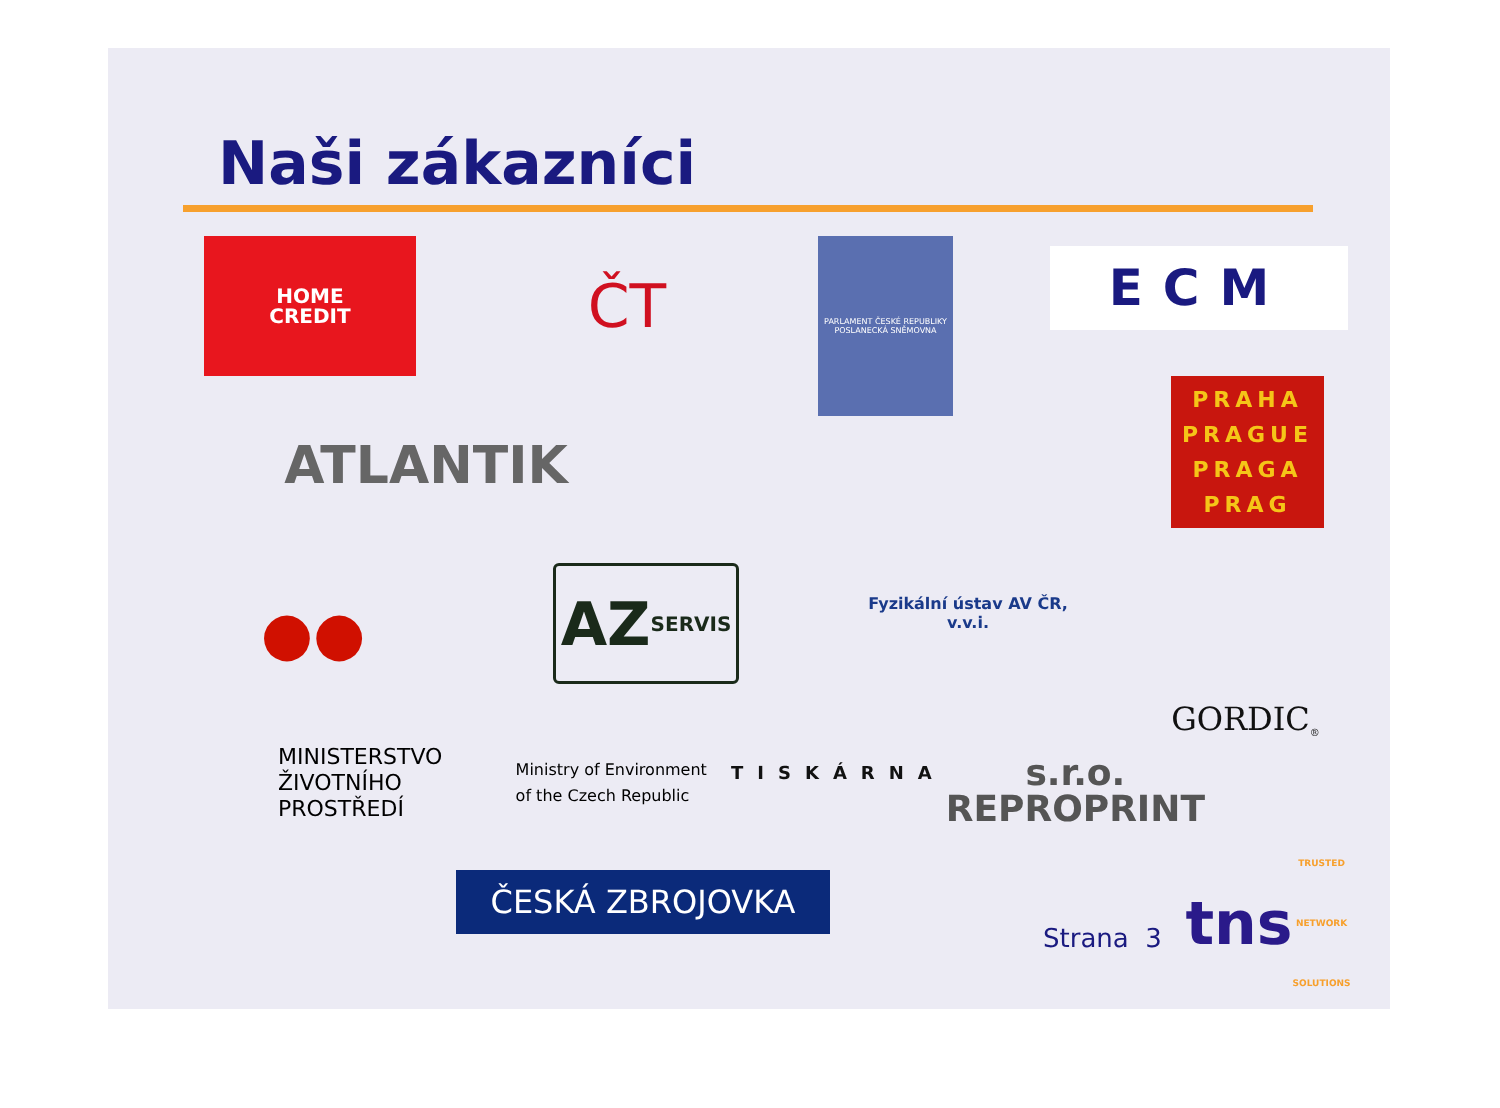Naši zákazníci
HOME
CREDIT
ČT
PARLAMENT ČESKÉ REPUBLIKY
POSLANECKÁ SNĚMOVNA
ECM
PRAHA
PRAGUE
PRAGA
PRAG
ATLANTIK
●●
AZ
SERVIS
Fyzikální ústav AV ČR, v.v.i.
GORDIC<sup>®</sup>
MINISTERSTVO ŽIVOTNÍHO PROSTŘEDÍ
Ministry of Environment of the Czech Republic
TISKÁRNA
s.r.o. REPROPRINT
ČESKÁ ZBROJOVKA
Strana 3
tns
TRUSTED NETWORK SOLUTIONS